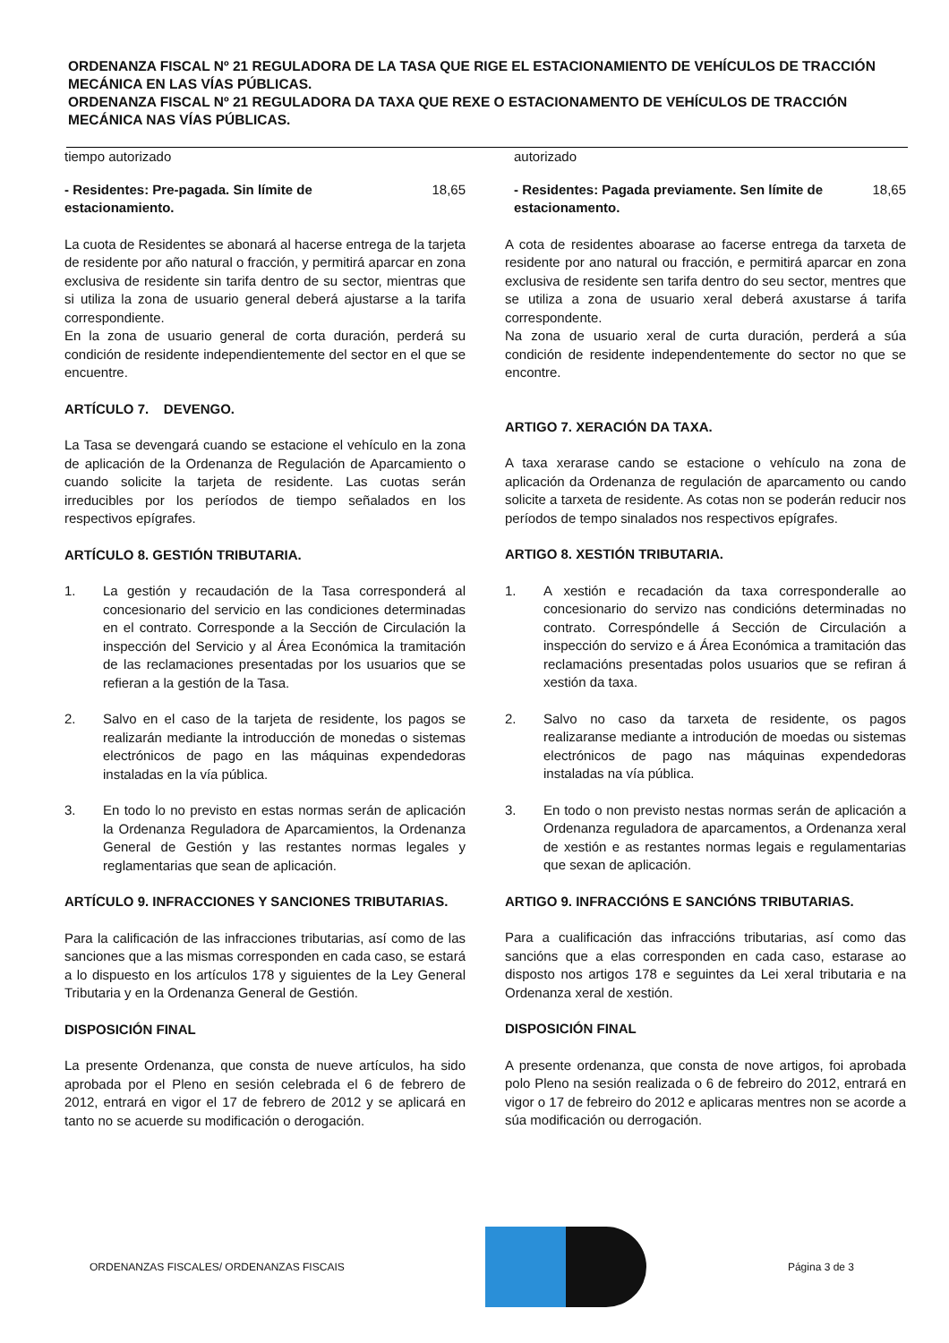ORDENANZA FISCAL Nº 21 REGULADORA DE LA TASA QUE RIGE EL ESTACIONAMIENTO DE VEHÍCULOS DE TRACCIÓN MECÁNICA EN LAS VÍAS PÚBLICAS.
ORDENANZA FISCAL Nº 21 REGULADORA DA TAXA QUE REXE O ESTACIONAMENTO DE VEHÍCULOS DE TRACCIÓN MECÁNICA NAS VÍAS PÚBLICAS.
tiempo autorizado
- Residentes: Pre-pagada. Sin límite de
estacionamiento. 18,65
La cuota de Residentes se abonará al hacerse entrega de la tarjeta de residente por año natural o fracción, y permitirá aparcar en zona exclusiva de residente sin tarifa dentro de su sector, mientras que si utiliza la zona de usuario general deberá ajustarse a la tarifa correspondiente.
En la zona de usuario general de corta duración, perderá su condición de residente independientemente del sector en el que se encuentre.
ARTÍCULO 7. DEVENGO.
La Tasa se devengará cuando se estacione el vehículo en la zona de aplicación de la Ordenanza de Regulación de Aparcamiento o cuando solicite la tarjeta de residente. Las cuotas serán irreducibles por los períodos de tiempo señalados en los respectivos epígrafes.
ARTÍCULO 8. GESTIÓN TRIBUTARIA.
1. La gestión y recaudación de la Tasa corresponderá al concesionario del servicio en las condiciones determinadas en el contrato. Corresponde a la Sección de Circulación la inspección del Servicio y al Área Económica la tramitación de las reclamaciones presentadas por los usuarios que se refieran a la gestión de la Tasa.
2. Salvo en el caso de la tarjeta de residente, los pagos se realizarán mediante la introducción de monedas o sistemas electrónicos de pago en las máquinas expendedoras instaladas en la vía pública.
3. En todo lo no previsto en estas normas serán de aplicación la Ordenanza Reguladora de Aparcamientos, la Ordenanza General de Gestión y las restantes normas legales y reglamentarias que sean de aplicación.
ARTÍCULO 9. INFRACCIONES Y SANCIONES TRIBUTARIAS.
Para la calificación de las infracciones tributarias, así como de las sanciones que a las mismas corresponden en cada caso, se estará a lo dispuesto en los artículos 178 y siguientes de la Ley General Tributaria y en la Ordenanza General de Gestión.
DISPOSICIÓN FINAL
La presente Ordenanza, que consta de nueve artículos, ha sido aprobada por el Pleno en sesión celebrada el 6 de febrero de 2012, entrará en vigor el 17 de febrero de 2012 y se aplicará en tanto no se acuerde su modificación o derogación.
autorizado
- Residentes: Pagada previamente. Sen límite de
estacionamento. 18,65
A cota de residentes aboarase ao facerse entrega da tarxeta de residente por ano natural ou fracción, e permitirá aparcar en zona exclusiva de residente sen tarifa dentro do seu sector, mentres que se utiliza a zona de usuario xeral deberá axustarse á tarifa correspondente.
Na zona de usuario xeral de curta duración, perderá a súa condición de residente independentemente do sector no que se encontre.
ARTIGO 7. XERACIÓN DA TAXA.
A taxa xerarase cando se estacione o vehículo na zona de aplicación da Ordenanza de regulación de aparcamento ou cando solicite a tarxeta de residente. As cotas non se poderán reducir nos períodos de tempo sinalados nos respectivos epígrafes.
ARTIGO 8. XESTIÓN TRIBUTARIA.
1. A xestión e recadación da taxa corresponderalle ao concesionario do servizo nas condicións determinadas no contrato. Correspóndelle á Sección de Circulación a inspección do servizo e á Área Económica a tramitación das reclamacións presentadas polos usuarios que se refiran á xestión da taxa.
2. Salvo no caso da tarxeta de residente, os pagos realizaranse mediante a introdución de moedas ou sistemas electrónicos de pago nas máquinas expendedoras instaladas na vía pública.
3. En todo o non previsto nestas normas serán de aplicación a Ordenanza reguladora de aparcamentos, a Ordenanza xeral de xestión e as restantes normas legais e regulamentarias que sexan de aplicación.
ARTIGO 9. INFRACCIÓNS E SANCIÓNS TRIBUTARIAS.
Para a cualificación das infraccións tributarias, así como das sancións que a elas corresponden en cada caso, estarase ao disposto nos artigos 178 e seguintes da Lei xeral tributaria e na Ordenanza xeral de xestión.
DISPOSICIÓN FINAL
A presente ordenanza, que consta de nove artigos, foi aprobada polo Pleno na sesión realizada o 6 de febreiro do 2012, entrará en vigor o 17 de febreiro do 2012 e aplicaras mentres non se acorde a súa modificación ou derrogación.
ORDENANZAS FISCALES/ ORDENANZAS FISCAIS
Página 3 de 3